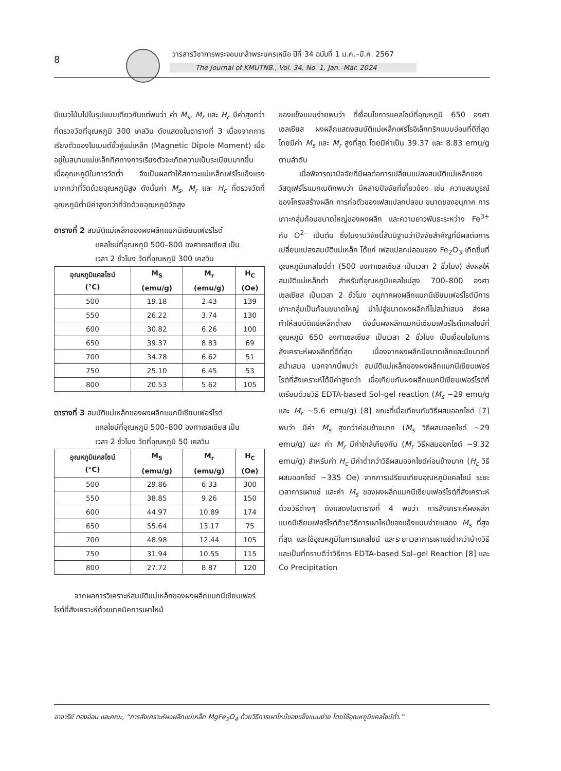8
วารสารวิชาการพระจอมเกล้าพระนครเหนือ ปีที่ 34 ฉบับที่ 1 ม.ค.–มี.ค. 2567
The Journal of KMUTNB., Vol. 34, No. 1, Jan.–Mar. 2024
มีแนวโน้มไปในรูปแบบเดียวกันแต่พบว่า ค่า M<sub>s</sub>, M<sub>r</sub> และ H<sub>c</sub> มีค่าสูงกว่าที่ตรวจวัดที่อุณหภูมิ 300 เคลวิน ดังแสดงในตารางที่ 3 เนื่องจากการเรียงตัวของโมเมนต์ขั้วคู่แม่เหล็ก (Magnetic Dipole Moment) เมื่ออยู่ในสนามแม่เหล็กทิศทางการเรียงตัวจะเกิดความเป็นระเบียบมากขึ้น เมื่ออุณหภูมิในการวัดต่ำ จึงเป็นผลทำให้สภาวะแม่เหล็กเฟร์โรแข็งแรงมากกว่าที่วัดด้วยอุณหภูมิสูง ดังนั้นค่า M<sub>s</sub>, M<sub>r</sub> และ H<sub>c</sub> ที่ตรวจวัดที่อุณหภูมิต่ำมีค่าสูงกว่าที่วัดด้วยอุณหภูมิวัดสูง
ตารางที่ 2 สมบัติแม่เหล็กของผงผลึกแมกนีเซียมเฟอร์ไรต์
แคลไซน์ที่อุณหภูมิ 500–800 องศาเซลเซียส เป็น
เวลา 2 ชั่วโมง วัดที่อุณหภูมิ 300 เคลวิน
| อุณหภูมิแคลไซน์ (°C) | M<sub>S</sub> (emu/g) | M<sub>r</sub> (emu/g) | H<sub>C</sub> (Oe) |
| --- | --- | --- | --- |
| 500 | 19.18 | 2.43 | 139 |
| 550 | 26.22 | 3.74 | 130 |
| 600 | 30.82 | 6.26 | 100 |
| 650 | 39.37 | 8.83 | 69 |
| 700 | 34.78 | 6.62 | 51 |
| 750 | 25.10 | 6.45 | 53 |
| 800 | 20.53 | 5.62 | 105 |
ตารางที่ 3 สมบัติแม่เหล็กของผงผลึกแมกนีเซียมเฟอร์ไรต์
แคลไซน์ที่อุณหภูมิ 500–800 องศาเซลเซียส เป็น
เวลา 2 ชั่วโมง วัดที่อุณหภูมิ 50 เคลวิน
| อุณหภูมิแคลไซน์ (°C) | M<sub>S</sub> (emu/g) | M<sub>r</sub> (emu/g) | H<sub>C</sub> (Oe) |
| --- | --- | --- | --- |
| 500 | 29.86 | 6.33 | 300 |
| 550 | 38.85 | 9.26 | 150 |
| 600 | 44.97 | 10.89 | 174 |
| 650 | 55.64 | 13.17 | 75 |
| 700 | 48.98 | 12.44 | 105 |
| 750 | 31.94 | 10.55 | 115 |
| 800 | 27.72 | 8.87 | 120 |
จากผลการวิเคราะห์สมบัติแม่เหล็กของผงผลึกแมกนีเซียมเฟอร์ไรต์ที่สังเคราะห์ด้วยเทคนิคการเผาไหม้
ของแข็งแบบง่ายพบว่า ที่เงื่อนไขการแคลไซน์ที่อุณหภูมิ 650 องศาเซลเซียส ผงผลึกแสดงสมบัติแม่เหล็กเฟร์โรอิเล็กทริกแบบอ่อนที่ดีที่สุด โดยมีค่า M<sub>s</sub> และ M<sub>r</sub> สูงที่สุด โดยมีค่าเป็น 39.37 และ 8.83 emu/g ตามลำดับ
เมื่อพิจารณาปัจจัยที่มีผลต่อการเปลี่ยนแปลงสมบัติแม่เหล็กของวัสดุเฟร์โรแมกเนติกพบว่า มีหลายปัจจัยที่เกี่ยวข้อง เช่น ความสมบูรณ์ของโครงสร้างผลึก การก่อตัวของเฟสแปลกปลอม ขนาดของอนุภาค การเกาะกลุ่มก้อนขนาดใหญ่ของผงผลึก และความยาวพันธะระหว่าง Fe<sup>3+</sup> กับ O<sup>2–</sup> เป็นต้น ซึ่งในงานวิจัยนี้สันนิฐานว่าปัจจัยสำคัญที่มีผลต่อการเปลี่ยนแปลงสมบัติแม่เหล็ก ได้แก่ เฟสแปลกปลอมของ Fe<sub>2</sub>O<sub>3</sub> เกิดขึ้นที่อุณหภูมิแคลไซน์ต่ำ (500 องศาเซลเซียส เป็นเวลา 2 ชั่วโมง) ส่งผลให้สมบัติแม่เหล็กต่ำ สำหรับที่อุณหภูมิแคลไซน์สูง 700–800 องศาเซลเซียส เป็นเวลา 2 ชั่วโมง อนุภาคผงผลึกแมกนีเซียมเฟอร์ไรต์มีการเกาะกลุ่มเป็นก้อนขนาดใหญ่ นำไปสู่ขนาดผงผลึกที่ไม่สม่ำเสมอ ส่งผลทำให้สมบัติแม่เหล็กต่ำลง ดังนั้นผงผลึกแมกนีเซียมเฟอร์ไรต์แคลไซน์ที่อุณหภูมิ 650 องศาเซลเซียส เป็นเวลา 2 ชั่วโมง เป็นเงื่อนไขในการสังเคราะห์ผงผลึกที่ดีที่สุด เนื่องจากผงผลึกมีขนาดเล็กและมีขนาดที่สม่ำเสมอ นอกจากนี้พบว่า สมบัติแม่เหล็กของผงผลึกแมกนีเซียมเฟอร์ไรต์ที่สังเคราะห์ได้มีค่าสูงกว่า เมื่อเทียบกับผงผลึกแมกนีเซียมเฟอร์ไรต์ที่เตรียมด้วยวิธี EDTA-based Sol–gel reaction (M<sub>s</sub> ~29 emu/g และ M<sub>r</sub> ~5.6 emu/g) [8] ขณะที่เมื่อเทียบกับวิธีผสมออกไซด์ [7] พบว่า มีค่า M<sub>s</sub> สูงกว่าค่อนข้างมาก (M<sub>s</sub> วิธีผสมออกไซด์ ~29 emu/g) และ ค่า M<sub>r</sub> มีค่าใกล้เคียงกัน (M<sub>r</sub> วิธีผสมออกไซด์ ~9.32 emu/g) สำหรับค่า H<sub>c</sub> มีค่าต่ำกว่าวิธีผสมออกไซด์ค่อนข้างมาก (H<sub>c</sub> วิธีผสมออกไซด์ ~335 Oe) จากการเปรียบเทียบอุณหภูมิแคลไซน์ ระยะเวลาการเผาแช่ และค่า M<sub>s</sub> ของผงผลึกแมกนีเซียมเฟอร์ไรต์ที่สังเคราะห์ด้วยวิธีต่างๆ ดังแสดงในตารางที่ 4 พบว่า การสังเคราะห์ผงผลึกแมกนีเซียมเฟอร์ไรต์ด้วยวิธีการเผาไหม้ของแข็งแบบง่ายแสดง M<sub>s</sub> ที่สูงที่สุด และใช้อุณหภูมิในการแคลไซน์ และระยะเวลาการเผาแช่ต่ำกว่าบ้างวิธี และเป็นที่ทราบดีว่าวิธีการ EDTA-based Sol–gel Reaction [8] และ Co Precipitation
อาจารีย์ ทองอ่อน และคณะ, “การสังเคราะห์ผงผลึกแม่เหล็ก MgFe<sub>2</sub>O<sub>4</sub> ด้วยวิธีการเผาไหม้ของแข็งแบบง่าย โดยใช้อุณหภูมิแคลไซน์ต่ำ.”